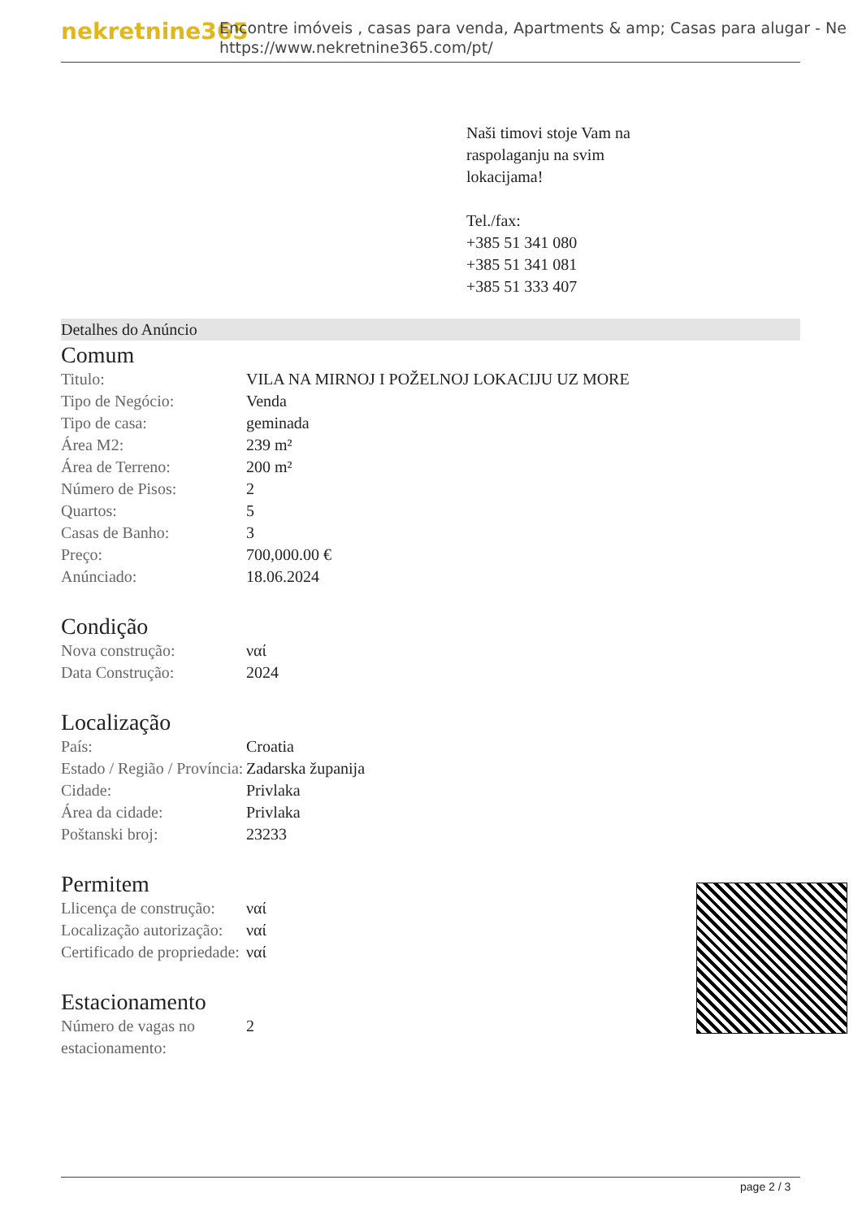nekretnine365
Encontre imóveis , casas para venda, Apartments & amp; Casas para alugar - Ne
https://www.nekretnine365.com/pt/
Naši timovi stoje Vam na
raspolaganju na svim
lokacijama!
Tel./fax:
+385 51 341 080
+385 51 341 081
+385 51 333 407
Detalhes do Anúncio
Comum
| Titulo: | VILA NA MIRNOJ I POŽELNOJ LOKACIJU UZ MORE |
| Tipo de Negócio: | Venda |
| Tipo de casa: | geminada |
| Área M2: | 239 m² |
| Área de Terreno: | 200 m² |
| Número de Pisos: | 2 |
| Quartos: | 5 |
| Casas de Banho: | 3 |
| Preço: | 700,000.00 € |
| Anúnciado: | 18.06.2024 |
Condição
| Nova construção: | ναί |
| Data Construção: | 2024 |
Localização
| País: | Croatia |
| Estado / Região / Província: | Zadarska županija |
| Cidade: | Privlaka |
| Área da cidade: | Privlaka |
| Poštanski broj: | 23233 |
Permitem
| Llicença de construção: | ναί |
| Localização autorização: | ναί |
| Certificado de propriedade: | ναί |
Estacionamento
| Número de vagas no estacionamento: | 2 |
page 2 / 3